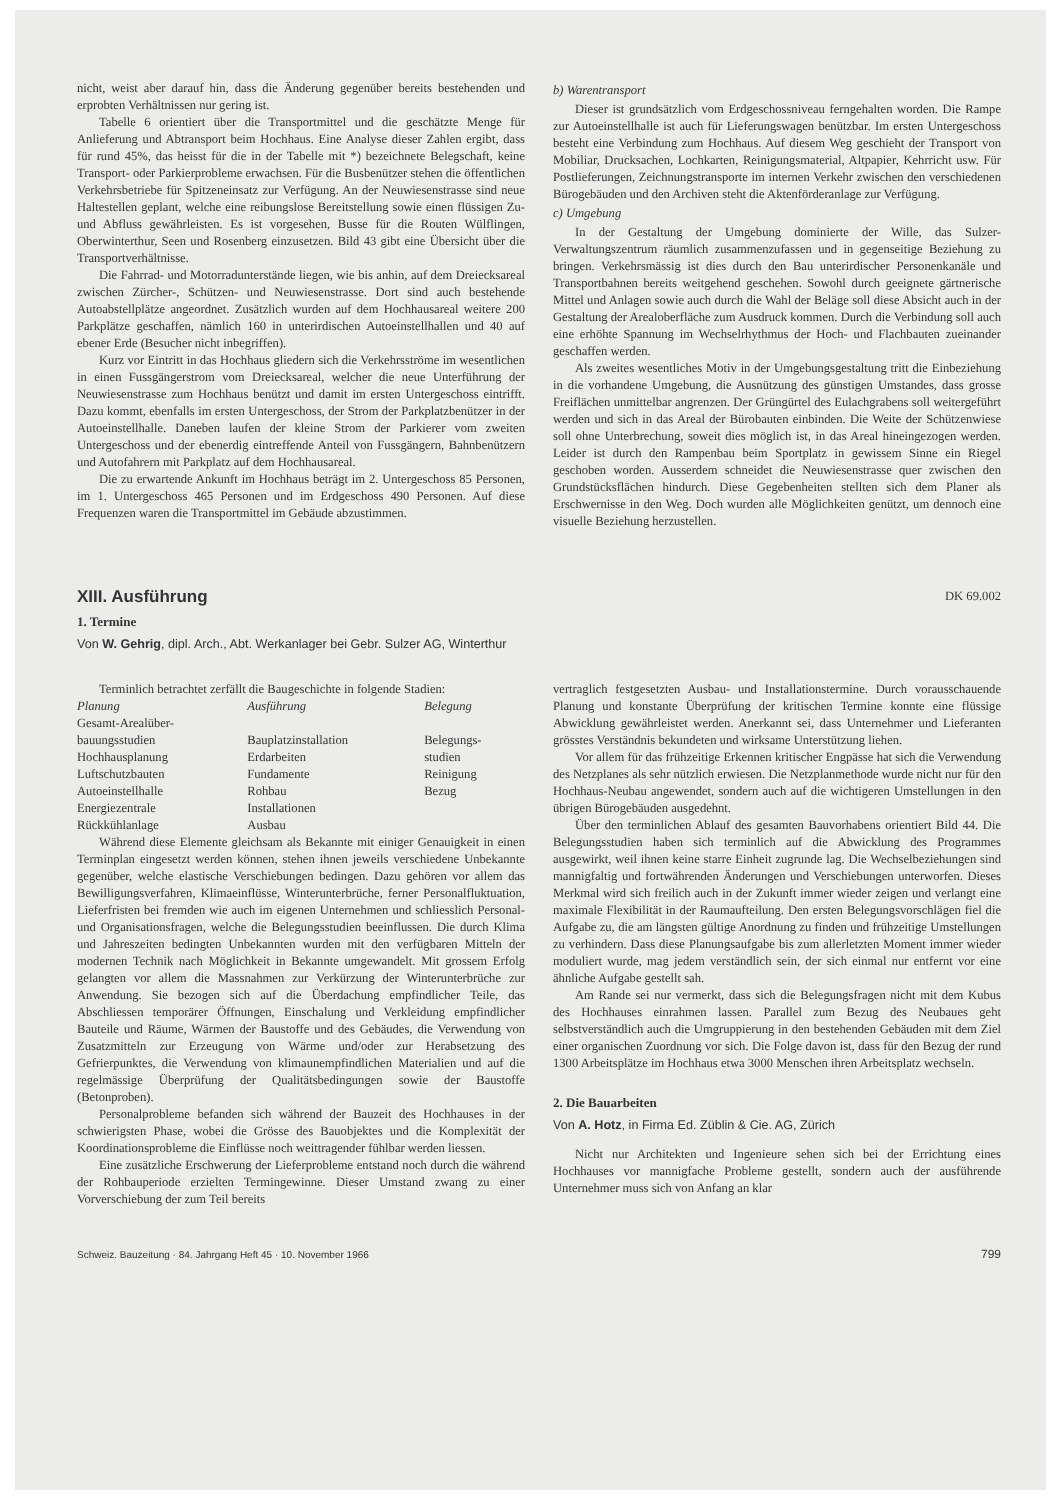nicht, weist aber darauf hin, dass die Änderung gegenüber bereits bestehenden und erprobten Verhältnissen nur gering ist.
Tabelle 6 orientiert über die Transportmittel und die geschätzte Menge für Anlieferung und Abtransport beim Hochhaus. Eine Analyse dieser Zahlen ergibt, dass für rund 45%, das heisst für die in der Tabelle mit *) bezeichnete Belegschaft, keine Transport- oder Parkierprobleme erwachsen. Für die Busbenützer stehen die öffentlichen Verkehrsbetriebe für Spitzeneinsatz zur Verfügung. An der Neuwiesenstrasse sind neue Haltestellen geplant, welche eine reibungslose Bereitstellung sowie einen flüssigen Zu- und Abfluss gewährleisten. Es ist vorgesehen, Busse für die Routen Wülflingen, Oberwinterthur, Seen und Rosenberg einzusetzen. Bild 43 gibt eine Übersicht über die Transportverhältnisse.
Die Fahrrad- und Motorradunterstände liegen, wie bis anhin, auf dem Dreiecksareal zwischen Zürcher-, Schützen- und Neuwiesenstrasse. Dort sind auch bestehende Autoabstellplätze angeordnet. Zusätzlich wurden auf dem Hochhausareal weitere 200 Parkplätze geschaffen, nämlich 160 in unterirdischen Autoeinstellhallen und 40 auf ebener Erde (Besucher nicht inbegriffen).
Kurz vor Eintritt in das Hochhaus gliedern sich die Verkehrsströme im wesentlichen in einen Fussgängerstrom vom Dreiecksareal, welcher die neue Unterführung der Neuwiesenstrasse zum Hochhaus benützt und damit im ersten Untergeschoss eintrifft. Dazu kommt, ebenfalls im ersten Untergeschoss, der Strom der Parkplatzbenützer in der Autoeinstellhalle. Daneben laufen der kleine Strom der Parkierer vom zweiten Untergeschoss und der ebenerdig eintreffende Anteil von Fussgängern, Bahnbenützern und Autofahrern mit Parkplatz auf dem Hochhausareal.
Die zu erwartende Ankunft im Hochhaus beträgt im 2. Untergeschoss 85 Personen, im 1. Untergeschoss 465 Personen und im Erdgeschoss 490 Personen. Auf diese Frequenzen waren die Transportmittel im Gebäude abzustimmen.
b) Warentransport
Dieser ist grundsätzlich vom Erdgeschossniveau ferngehalten worden. Die Rampe zur Autoeinstellhalle ist auch für Lieferungswagen benützbar. Im ersten Untergeschoss besteht eine Verbindung zum Hochhaus. Auf diesem Weg geschieht der Transport von Mobiliar, Drucksachen, Lochkarten, Reinigungsmaterial, Altpapier, Kehrricht usw. Für Postlieferungen, Zeichnungstransporte im internen Verkehr zwischen den verschiedenen Bürogebäuden und den Archiven steht die Aktenförderanlage zur Verfügung.
c) Umgebung
In der Gestaltung der Umgebung dominierte der Wille, das Sulzer-Verwaltungszentrum räumlich zusammenzufassen und in gegenseitige Beziehung zu bringen. Verkehrsmässig ist dies durch den Bau unterirdischer Personenkanäle und Transportbahnen bereits weitgehend geschehen. Sowohl durch geeignete gärtnerische Mittel und Anlagen sowie auch durch die Wahl der Beläge soll diese Absicht auch in der Gestaltung der Arealoberfläche zum Ausdruck kommen. Durch die Verbindung soll auch eine erhöhte Spannung im Wechselrhythmus der Hoch- und Flachbauten zueinander geschaffen werden.
Als zweites wesentliches Motiv in der Umgebungsgestaltung tritt die Einbeziehung in die vorhandene Umgebung, die Ausnützung des günstigen Umstandes, dass grosse Freiflächen unmittelbar angrenzen. Der Grüngürtel des Eulachgrabens soll weitergeführt werden und sich in das Areal der Bürobauten einbinden. Die Weite der Schützenwiese soll ohne Unterbrechung, soweit dies möglich ist, in das Areal hineingezogen werden. Leider ist durch den Rampenbau beim Sportplatz in gewissem Sinne ein Riegel geschoben worden. Ausserdem schneidet die Neuwiesenstrasse quer zwischen den Grundstücksflächen hindurch. Diese Gegebenheiten stellten sich dem Planer als Erschwernisse in den Weg. Doch wurden alle Möglichkeiten genützt, um dennoch eine visuelle Beziehung herzustellen.
XIII. Ausführung
DK 69.002
1. Termine
Von W. Gehrig, dipl. Arch., Abt. Werkanlager bei Gebr. Sulzer AG, Winterthur
Terminlich betrachtet zerfällt die Baugeschichte in folgende Stadien:
| Planung | Ausführung | Belegung |
| --- | --- | --- |
| Gesamt-Arealüber- | | |
| bauungsstudien | Bauplatzinstallation | Belegungs- |
| Hochhausplanung | Erdarbeiten | studien |
| Luftschutzbauten | Fundamente | Reinigung |
| Autoeinstellhalle | Rohbau | Bezug |
| Energiezentrale | Installationen | |
| Rückkühlanlage | Ausbau | |
Während diese Elemente gleichsam als Bekannte mit einiger Genauigkeit in einen Terminplan eingesetzt werden können, stehen ihnen jeweils verschiedene Unbekannte gegenüber, welche elastische Verschiebungen bedingen. Dazu gehören vor allem das Bewilligungsverfahren, Klimaeinflüsse, Winterunterbrüche, ferner Personalfluktuation, Lieferfristen bei fremden wie auch im eigenen Unternehmen und schliesslich Personal- und Organisationsfragen, welche die Belegungsstudien beeinflussen. Die durch Klima und Jahreszeiten bedingten Unbekannten wurden mit den verfügbaren Mitteln der modernen Technik nach Möglichkeit in Bekannte umgewandelt. Mit grossem Erfolg gelangten vor allem die Massnahmen zur Verkürzung der Winterunterbrüche zur Anwendung. Sie bezogen sich auf die Überdachung empfindlicher Teile, das Abschliessen temporärer Öffnungen, Einschalung und Verkleidung empfindlicher Bauteile und Räume, Wärmen der Baustoffe und des Gebäudes, die Verwendung von Zusatzmitteln zur Erzeugung von Wärme und/oder zur Herabsetzung des Gefrierpunktes, die Verwendung von klimaunempfindlichen Materialien und auf die regelmässige Überprüfung der Qualitätsbedingungen sowie der Baustoffe (Betonproben).
Personalprobleme befanden sich während der Bauzeit des Hochhauses in der schwierigsten Phase, wobei die Grösse des Bauobjektes und die Komplexität der Koordinationsprobleme die Einflüsse noch weittragender fühlbar werden liessen.
Eine zusätzliche Erschwerung der Lieferprobleme entstand noch durch die während der Rohbauperiode erzielten Termingewinne. Dieser Umstand zwang zu einer Vorverschiebung der zum Teil bereits
vertraglich festgesetzten Ausbau- und Installationstermine. Durch vorausschauende Planung und konstante Überprüfung der kritischen Termine konnte eine flüssige Abwicklung gewährleistet werden. Anerkannt sei, dass Unternehmer und Lieferanten grösstes Verständnis bekundeten und wirksame Unterstützung liehen.
Vor allem für das frühzeitige Erkennen kritischer Engpässe hat sich die Verwendung des Netzplanes als sehr nützlich erwiesen. Die Netzplanmethode wurde nicht nur für den Hochhaus-Neubau angewendet, sondern auch auf die wichtigeren Umstellungen in den übrigen Bürogebäuden ausgedehnt.
Über den terminlichen Ablauf des gesamten Bauvorhabens orientiert Bild 44. Die Belegungsstudien haben sich terminlich auf die Abwicklung des Programmes ausgewirkt, weil ihnen keine starre Einheit zugrunde lag. Die Wechselbeziehungen sind mannigfaltig und fortwährenden Änderungen und Verschiebungen unterworfen. Dieses Merkmal wird sich freilich auch in der Zukunft immer wieder zeigen und verlangt eine maximale Flexibilität in der Raumaufteilung. Den ersten Belegungsvorschlägen fiel die Aufgabe zu, die am längsten gültige Anordnung zu finden und frühzeitige Umstellungen zu verhindern. Dass diese Planungsaufgabe bis zum allerletzten Moment immer wieder moduliert wurde, mag jedem verständlich sein, der sich einmal nur entfernt vor eine ähnliche Aufgabe gestellt sah.
Am Rande sei nur vermerkt, dass sich die Belegungsfragen nicht mit dem Kubus des Hochhauses einrahmen lassen. Parallel zum Bezug des Neubaues geht selbstverständlich auch die Umgruppierung in den bestehenden Gebäuden mit dem Ziel einer organischen Zuordnung vor sich. Die Folge davon ist, dass für den Bezug der rund 1300 Arbeitsplätze im Hochhaus etwa 3000 Menschen ihren Arbeitsplatz wechseln.
2. Die Bauarbeiten
Von A. Hotz, in Firma Ed. Züblin & Cie. AG, Zürich
Nicht nur Architekten und Ingenieure sehen sich bei der Errichtung eines Hochhauses vor mannigfache Probleme gestellt, sondern auch der ausführende Unternehmer muss sich von Anfang an klar
Schweiz. Bauzeitung · 84. Jahrgang Heft 45 · 10. November 1966 799